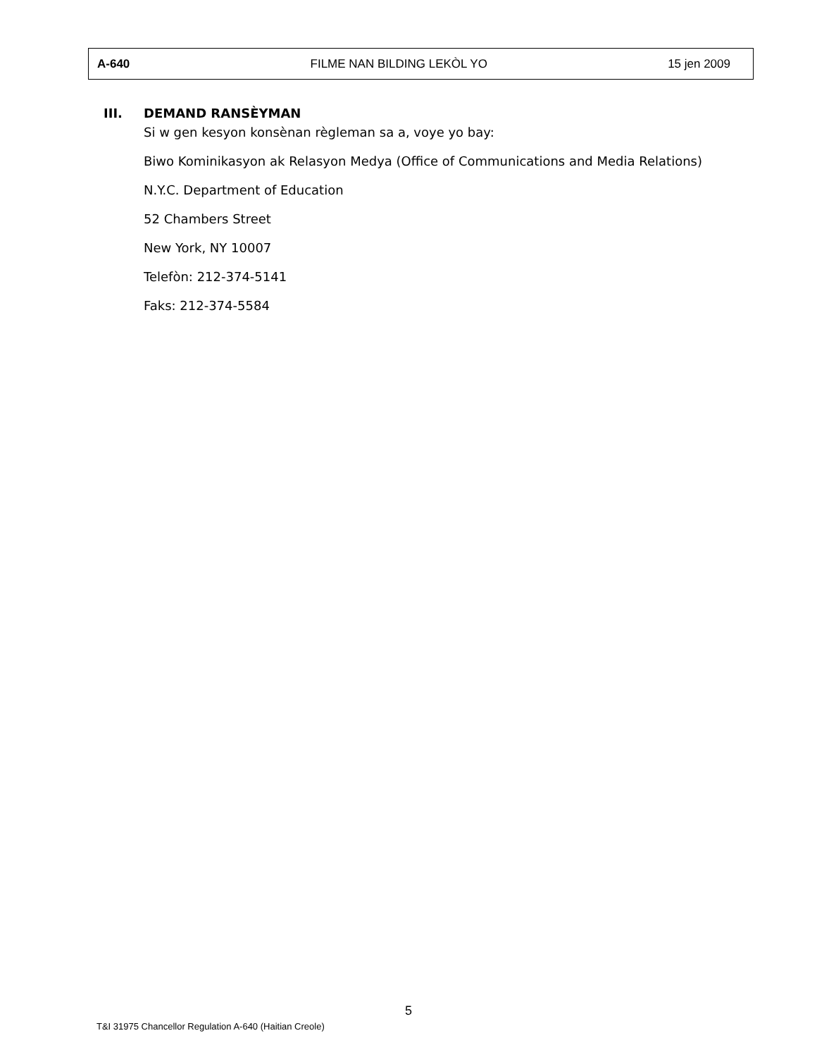A-640 FILME NAN BILDING LEKÒL YO 15 jen 2009
III. DEMAND RANSÈYMAN
Si w gen kesyon konsènan règleman sa a, voye yo bay:
Biwo Kominikasyon ak Relasyon Medya (Office of Communications and Media Relations)
N.Y.C. Department of Education
52 Chambers Street
New York, NY 10007
Telefòn: 212-374-5141
Faks: 212-374-5584
5
T&I 31975 Chancellor Regulation A-640 (Haitian Creole)